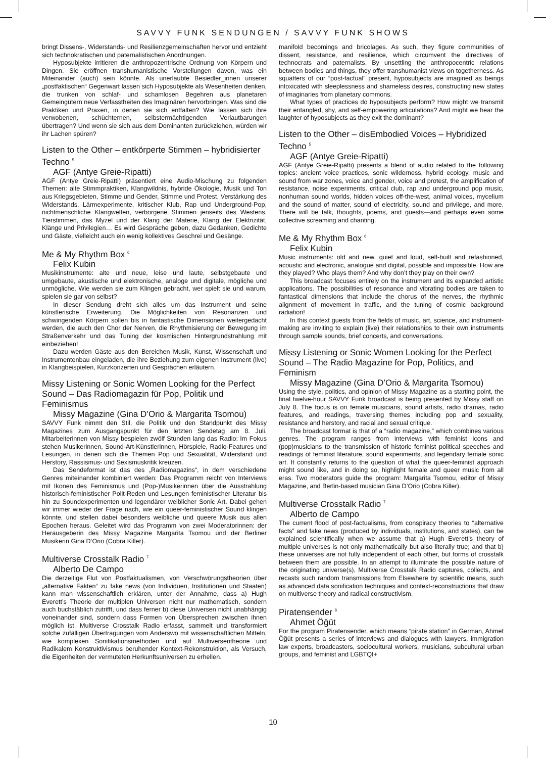SAVVY FUNK SENDUNGEN / SAVVY FUNK SHOWS
bringt Dissens-, Widerstands- und Resilienzgemeinschaften hervor und entzieht sich technokratischen und paternalistischen Anordnungen.
Hyposubjekte irritieren die anthropozentrische Ordnung von Körpern und Dingen. Sie eröffnen transhumanistische Vorstellungen davon, was ein Miteinander (auch) sein könnte. Als unerlaubte Besiedler_innen unserer „postfaktischen“ Gegenwart lassen sich Hyposubjekte als Wesenheiten denken, die trunken von schlaf- und schamlosen Begehren aus planetaren Gemeingütern neue Verfasstheiten des Imaginären hervorbringen. Was sind die Praktiken und Praxen, in denen sie sich entfalten? Wie lassen sich ihre verwobenen, schüchternen, selbstermächtigenden Verlautbarungen übertragen? Und wenn sie sich aus dem Dominanten zurückziehen, würden wir ihr Lachen spüren?
Listen to the Other – entkörperte Stimmen – hybridisierter Techno <sup>5</sup>
AGF (Antye Greie-Ripatti)
AGF (Antye Greie-Ripatti) präsentiert eine Audio-Mischung zu folgenden Themen: alte Stimmpraktiken, Klangwildnis, hybride Ökologie, Musik und Ton aus Kriegsgebieten, Stimme und Gender, Stimme und Protest, Verstärkung des Widerstands, Lärmexperimente, kritischer Klub, Rap und Underground-Pop, nichtmenschliche Klangwelten, verborgene Stimmen jenseits des Westens, Tierstimmen, das Myzel und der Klang der Materie, Klang der Elektrizität, Klänge und Privilegien… Es wird Gespräche geben, dazu Gedanken, Gedichte und Gäste, vielleicht auch ein wenig kollektives Geschrei und Gesänge.
Me & My Rhythm Box <sup>6</sup>
Felix Kubin
Musikinstrumente: alte und neue, leise und laute, selbstgebaute und umgebaute, akustische und elektronische, analoge und digitale, mögliche und unmögliche. Wie werden sie zum Klingen gebracht, wer spielt sie und warum, spielen sie gar von selbst?
In dieser Sendung dreht sich alles um das Instrument und seine künstlerische Erweiterung. Die Möglichkeiten von Resonanzen und schwingenden Körpern sollen bis in fantastische Dimensionen weitergedacht werden, die auch den Chor der Nerven, die Rhythmisierung der Bewegung im Straßenverkehr und das Tuning der kosmischen Hintergrundstrahlung mit einbeziehen!
Dazu werden Gäste aus den Bereichen Musik, Kunst, Wissenschaft und Instrumentenbau eingeladen, die ihre Beziehung zum eigenen Instrument (live) in Klangbeispielen, Kurzkonzerten und Gesprächen erläutern.
Missy Listening or Sonic Women Looking for the Perfect Sound – Das Radiomagazin für Pop, Politik und Feminismus
Missy Magazine (Gina D’Orio & Margarita Tsomou)
SAVVY Funk nimmt den Stil, die Politik und den Standpunkt des Missy Magazines zum Ausgangspunkt für den letzten Sendetag am 8. Juli. Mitarbeiterinnen von Missy bespielen zwölf Stunden lang das Radio: Im Fokus stehen Musikerinnen, Sound-Art-Künstlerinnen, Hörspiele, Radio-Features und Lesungen, in denen sich die Themen Pop und Sexualität, Widerstand und Herstory, Rassismus- und Sexismuskritik kreuzen.
Das Sendeformat ist das des „Radiomagazins“, in dem verschiedene Genres miteinander kombiniert werden: Das Programm reicht von Interviews mit Ikonen des Feminismus und (Pop-)Musikerinnen über die Ausstrahlung historisch-feministischer Polit-Reden und Lesungen feministischer Literatur bis hin zu Soundexperimenten und legendärer weiblicher Sonic Art. Dabei gehen wir immer wieder der Frage nach, wie ein queer-feministischer Sound klingen könnte, und stellen dabei besonders weibliche und queere Musik aus allen Epochen heraus. Geleitet wird das Programm von zwei Moderatorinnen: der Herausgeberin des Missy Magazine Margarita Tsomou und der Berliner Musikerin Gina D’Orio (Cobra Killer).
Multiverse Crosstalk Radio <sup>7</sup>
Alberto De Campo
Die derzeitige Flut von Postfaktualismen, von Verschwörungstheorien über „alternative Fakten“ zu fake news (von Individuen, Institutionen und Staaten) kann man wissenschaftlich erklären, unter der Annahme, dass a) Hugh Everett’s Theorie der multiplen Universen nicht nur mathematisch, sondern auch buchstäblich zutrifft, und dass ferner b) diese Universen nicht unabhängig voneinander sind, sondern dass Formen von Übersprechen zwischen ihnen möglich ist. Multiverse Crosstalk Radio erfasst, sammelt und transformiert solche zufälligen Übertragungen vom Anderswo mit wissenschaftlichen Mitteln, wie komplexen Sonifikationsmethoden und auf Multiversentheorie und Radikalem Konstruktivismus beruhender Kontext-Rekonstruktion, als Versuch, die Eigenheiten der vermuteten Herkunftsuniversen zu erhellen.
manifold becomings and bricolages. As such, they figure communities of dissent, resistance, and resilience, which circumvent the directives of technocrats and paternalists. By unsettling the anthropocentric relations between bodies and things, they offer transhumanist views on togetherness. As squatters of our “post-factual” present, hyposubjects are imagined as beings intoxicated with sleeplessness and shameless desires, constructing new states of imaginaries from planetary commons.
What types of practices do hyposubjects perform? How might we transmit their entangled, shy, and self-empowering articulations? And might we hear the laughter of hyposubjects as they exit the dominant?
Listen to the Other – disEmbodied Voices – Hybridized Techno <sup>5</sup>
AGF (Antye Greie-Ripatti)
AGF (Antye Greie-Ripatti) presents a blend of audio related to the following topics: ancient voice practices, sonic wilderness, hybrid ecology, music and sound from war zones, voice and gender, voice and protest, the amplification of resistance, noise experiments, critical club, rap and underground pop music, nonhuman sound worlds, hidden voices off-the-west, animal voices, mycelium and the sound of matter, sound of electricity, sound and privilege, and more. There will be talk, thoughts, poems, and guests—and perhaps even some collective screaming and chanting.
Me & My Rhythm Box <sup>6</sup>
Felix Kubin
Music instruments: old and new, quiet and loud, self-built and refashioned, acoustic and electronic, analogue and digital, possible and impossible. How are they played? Who plays them? And why don’t they play on their own?
This broadcast focuses entirely on the instrument and its expanded artistic applications. The possibilities of resonance and vibrating bodies are taken to fantastical dimensions that include the chorus of the nerves, the rhythmic alignment of movement in traffic, and the tuning of cosmic background radiation!
In this context guests from the fields of music, art, science, and instrument-making are inviting to explain (live) their relationships to their own instruments through sample sounds, brief concerts, and conversations.
Missy Listening or Sonic Women Looking for the Perfect Sound – The Radio Magazine for Pop, Politics, and Feminism
Missy Magazine (Gina D’Orio & Margarita Tsomou)
Using the style, politics, and opinion of Missy Magazine as a starting point, the final twelve-hour SAVVY Funk broadcast is being presented by Missy staff on July 8. The focus is on female musicians, sound artists, radio dramas, radio features, and readings, traversing themes including pop and sexuality, resistance and herstory, and racial and sexual critique.
The broadcast format is that of a “radio magazine,” which combines various genres. The program ranges from interviews with feminist icons and (pop)musicians to the transmission of historic feminist political speeches and readings of feminist literature, sound experiments, and legendary female sonic art. It constantly returns to the question of what the queer-feminist approach might sound like, and in doing so, highlight female and queer music from all eras. Two moderators guide the program: Margarita Tsomou, editor of Missy Magazine, and Berlin-based musician Gina D’Orio (Cobra Killer).
Multiverse Crosstalk Radio <sup>7</sup>
Alberto de Campo
The current flood of post-factualisms, from conspiracy theories to “alternative facts” and fake news (produced by individuals, institutions, and states), can be explained scientifically when we assume that a) Hugh Everett’s theory of multiple universes is not only mathematically but also literally true; and that b) these universes are not fully independent of each other, but forms of crosstalk between them are possible. In an attempt to illuminate the possible nature of the originating universe(s), Multiverse Crosstalk Radio captures, collects, and recasts such random transmissions from Elsewhere by scientific means, such as advanced data sonification techniques and context-reconstructions that draw on multiverse theory and radical constructivism.
Piratensender <sup>8</sup>
Ahmet Öğüt
For the program Piratensender, which means “pirate station” in German, Ahmet Öğüt presents a series of interviews and dialogues with lawyers, immigration law experts, broadcasters, sociocultural workers, musicians, subcultural urban groups, and feminist and LGBTQI+
10